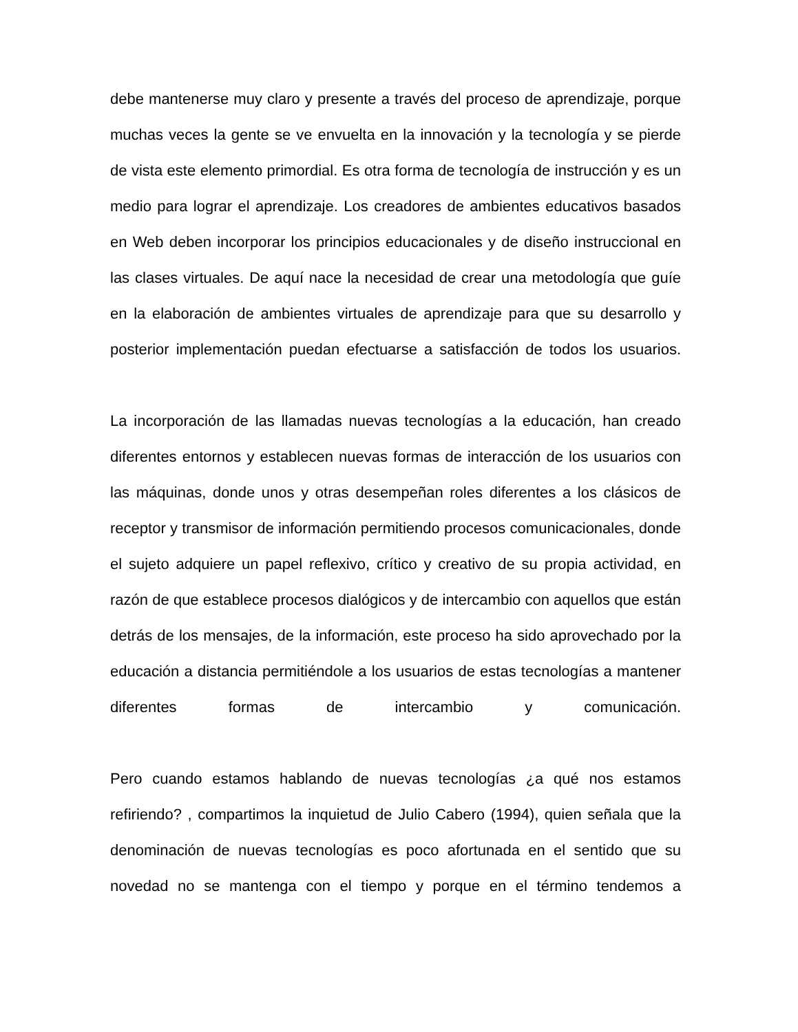debe mantenerse muy claro y presente a través del proceso de aprendizaje, porque muchas veces la gente se ve envuelta en la innovación y la tecnología y se pierde de vista este elemento primordial. Es otra forma de tecnología de instrucción y es un medio para lograr el aprendizaje. Los creadores de ambientes educativos basados en Web deben incorporar los principios educacionales y de diseño instruccional en las clases virtuales. De aquí nace la necesidad de crear una metodología que guíe en la elaboración de ambientes virtuales de aprendizaje para que su desarrollo y posterior implementación puedan efectuarse a satisfacción de todos los usuarios.
La incorporación de las llamadas nuevas tecnologías a la educación, han creado diferentes entornos y establecen nuevas formas de interacción de los usuarios con las máquinas, donde unos y otras desempeñan roles diferentes a los clásicos de receptor y transmisor de información permitiendo procesos comunicacionales, donde el sujeto adquiere un papel reflexivo, crítico y creativo de su propia actividad, en razón de que establece procesos dialógicos y de intercambio con aquellos que están detrás de los mensajes, de la información, este proceso ha sido aprovechado por la educación a distancia permitiéndole a los usuarios de estas tecnologías a mantener diferentes formas de intercambio y comunicación.
Pero cuando estamos hablando de nuevas tecnologías ¿a qué nos estamos refiriendo? , compartimos la inquietud de Julio Cabero (1994), quien señala que la denominación de nuevas tecnologías es poco afortunada en el sentido que su novedad no se mantenga con el tiempo y porque en el término tendemos a